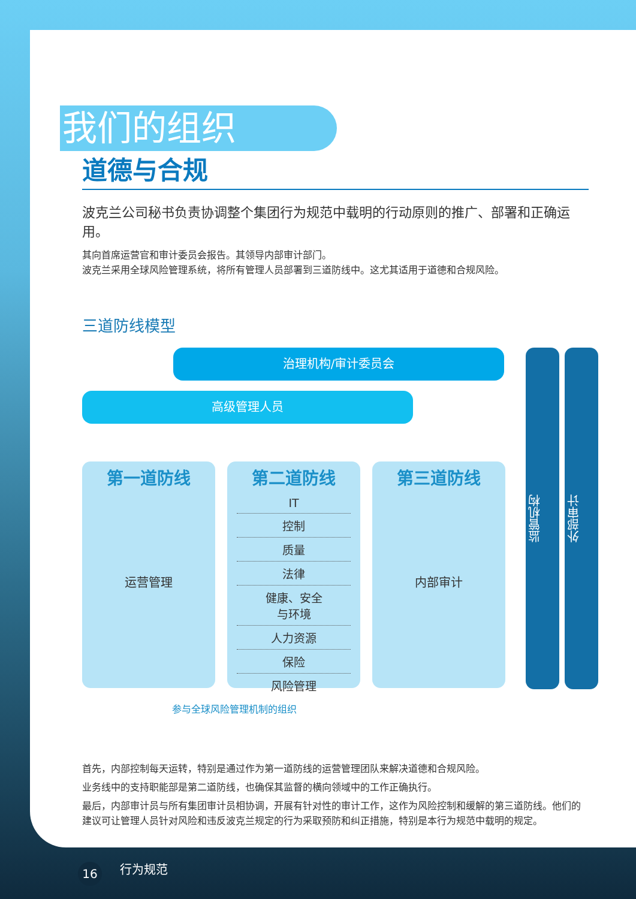我们的组织
道德与合规
波克兰公司秘书负责协调整个集团行为规范中载明的行动原则的推广、部署和正确运用。
其向首席运营官和审计委员会报告。其领导内部审计部门。
波克兰采用全球风险管理系统，将所有管理人员部署到三道防线中。这尤其适用于道德和合规风险。
三道防线模型
治理机构/审计委员会
高级管理人员
第一道防线
运营管理
第二道防线
IT
控制
质量
法律
健康、安全
与环境
人力资源
保险
风险管理
第三道防线
内部审计
监管机构
外部审计
参与全球风险管理机制的组织
首先，内部控制每天运转，特别是通过作为第一道防线的运营管理团队来解决道德和合规风险。
业务线中的支持职能部是第二道防线，也确保其监督的横向领域中的工作正确执行。
最后，内部审计员与所有集团审计员相协调，开展有针对性的审计工作，这作为风险控制和缓解的第三道防线。他们的建议可让管理人员针对风险和违反波克兰规定的行为采取预防和纠正措施，特别是本行为规范中载明的规定。
16 行为规范